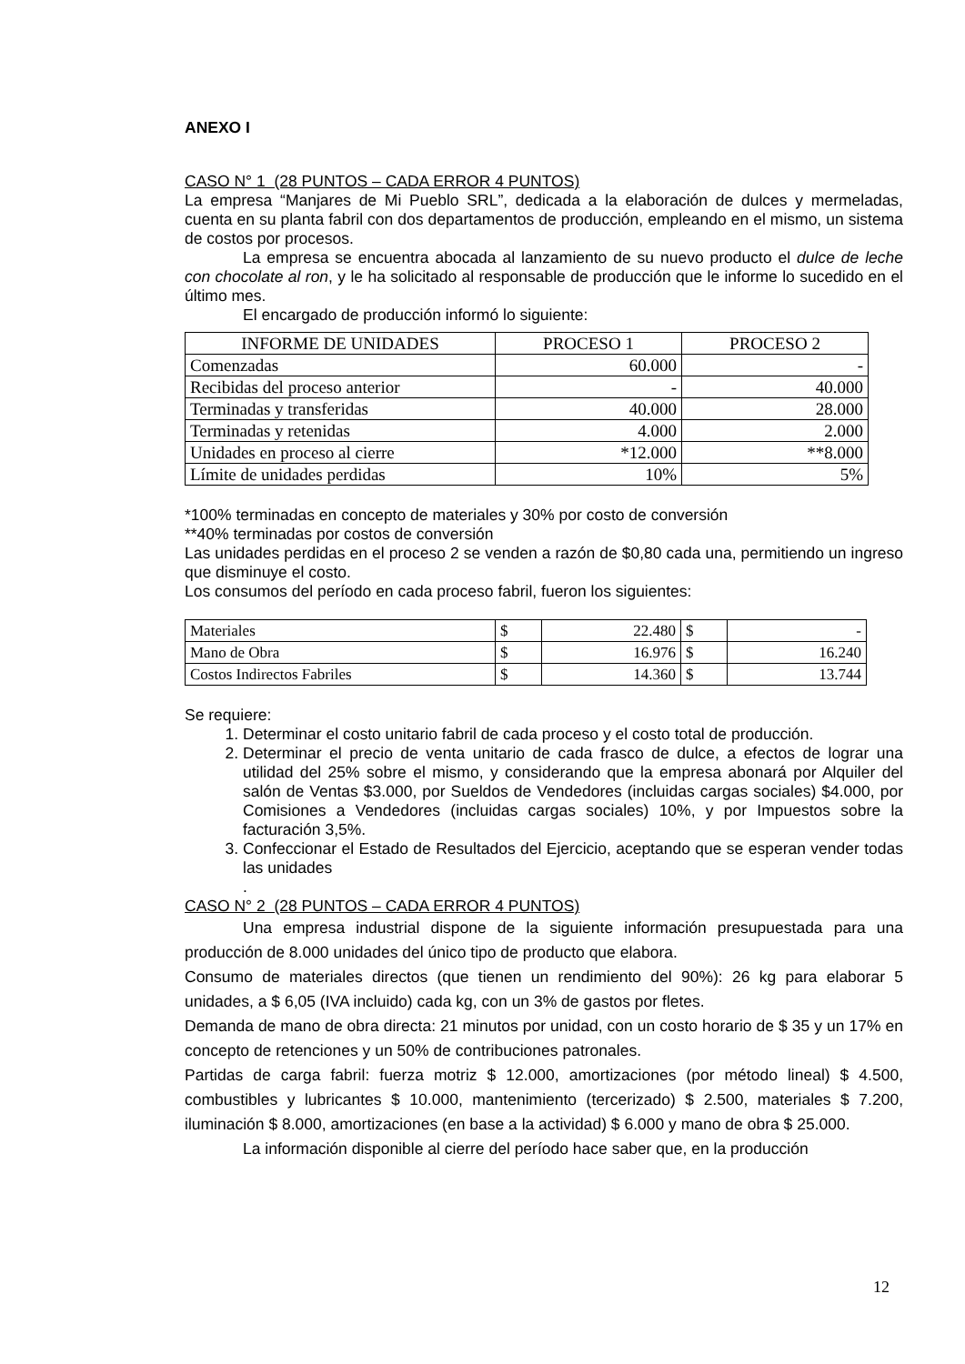ANEXO I
CASO N° 1 (28 PUNTOS – CADA ERROR 4 PUNTOS)
La empresa “Manjares de Mi Pueblo SRL”, dedicada a la elaboración de dulces y mermeladas, cuenta en su planta fabril con dos departamentos de producción, empleando en el mismo, un sistema de costos por procesos.
La empresa se encuentra abocada al lanzamiento de su nuevo producto el dulce de leche con chocolate al ron, y le ha solicitado al responsable de producción que le informe lo sucedido en el último mes.
El encargado de producción informó lo siguiente:
| INFORME DE UNIDADES | PROCESO 1 | PROCESO 2 |
| --- | --- | --- |
| Comenzadas | 60.000 | - |
| Recibidas del proceso anterior | - | 40.000 |
| Terminadas y transferidas | 40.000 | 28.000 |
| Terminadas y retenidas | 4.000 | 2.000 |
| Unidades en proceso al cierre | *12.000 | **8.000 |
| Límite de unidades perdidas | 10% | 5% |
*100% terminadas en concepto de materiales y 30% por costo de conversión
**40% terminadas por costos de conversión
Las unidades perdidas en el proceso 2 se venden a razón de $0,80 cada una, permitiendo un ingreso que disminuye el costo.
Los consumos del período en cada proceso fabril, fueron los siguientes:
| Materiales | $ | 22.480 | $ | - |
| Mano de Obra | $ | 16.976 | $ | 16.240 |
| Costos Indirectos Fabriles | $ | 14.360 | $ | 13.744 |
Se requiere:
1. Determinar el costo unitario fabril de cada proceso y el costo total de producción.
2. Determinar el precio de venta unitario de cada frasco de dulce, a efectos de lograr una utilidad del 25% sobre el mismo, y considerando que la empresa abonará por Alquiler del salón de Ventas $3.000, por Sueldos de Vendedores (incluidas cargas sociales) $4.000, por Comisiones a Vendedores (incluidas cargas sociales) 10%, y por Impuestos sobre la facturación 3,5%.
3. Confeccionar el Estado de Resultados del Ejercicio, aceptando que se esperan vender todas las unidades
.
CASO N° 2 (28 PUNTOS – CADA ERROR 4 PUNTOS)
Una empresa industrial dispone de la siguiente información presupuestada para una producción de 8.000 unidades del único tipo de producto que elabora.
Consumo de materiales directos (que tienen un rendimiento del 90%): 26 kg para elaborar 5 unidades, a $ 6,05 (IVA incluido) cada kg, con un 3% de gastos por fletes.
Demanda de mano de obra directa: 21 minutos por unidad, con un costo horario de $ 35 y un 17% en concepto de retenciones y un 50% de contribuciones patronales.
Partidas de carga fabril: fuerza motriz $ 12.000, amortizaciones (por método lineal) $ 4.500, combustibles y lubricantes $ 10.000, mantenimiento (tercerizado) $ 2.500, materiales $ 7.200, iluminación $ 8.000, amortizaciones (en base a la actividad) $ 6.000 y mano de obra $ 25.000.
La información disponible al cierre del período hace saber que, en la producción
12